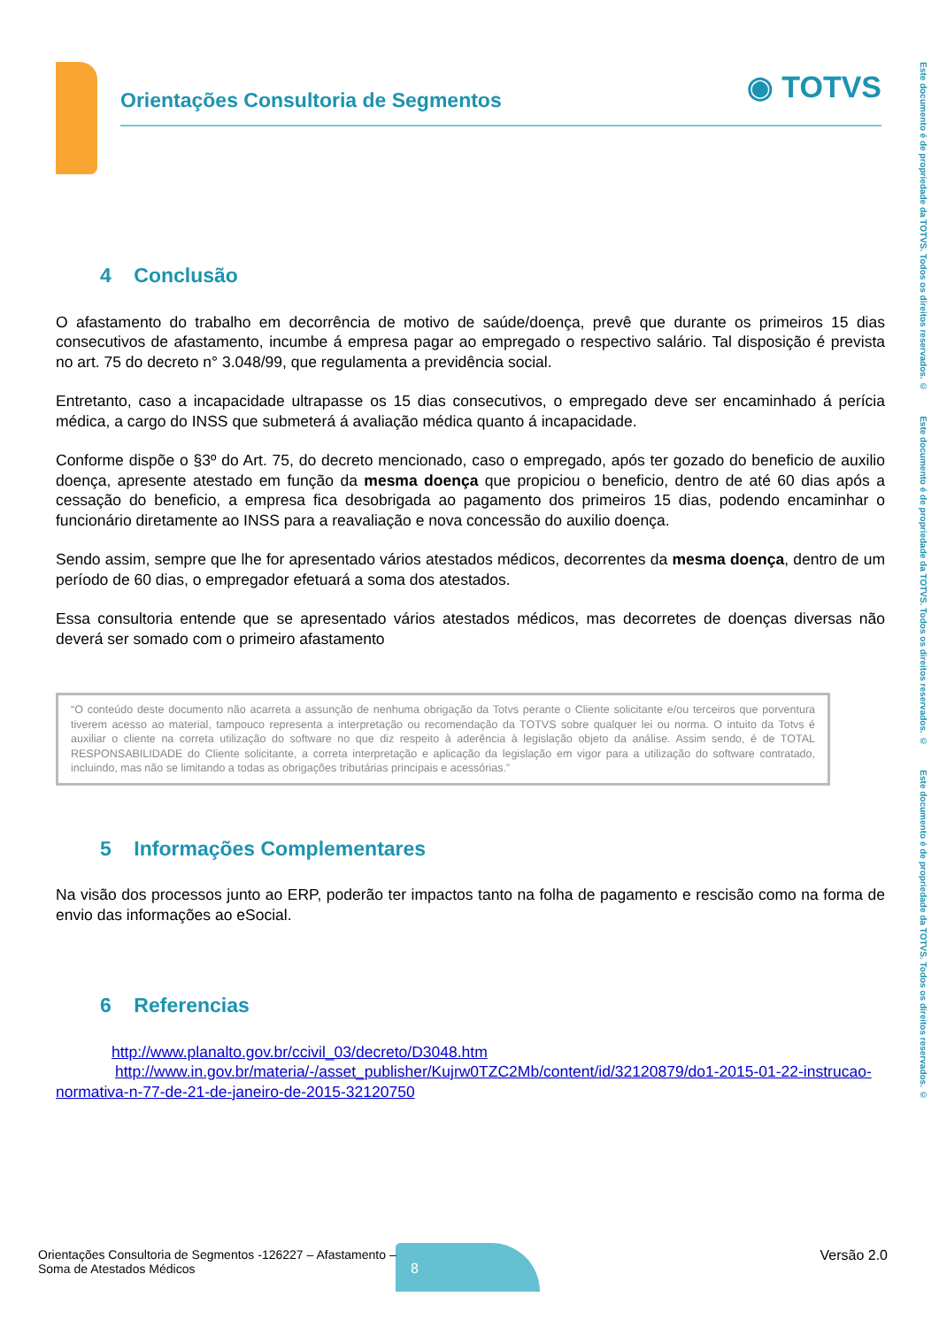Orientações Consultoria de Segmentos
◉ TOTVS
Este documento é de propriedade da TOTVS. Todos os direitos reservados. © Este documento é de propriedade da TOTVS. Todos os direitos reservados. © Este documento é de propriedade da TOTVS. Todos os direitos reservados. ©
4 Conclusão
O afastamento do trabalho em decorrência de motivo de saúde/doença, prevê que durante os primeiros 15 dias consecutivos de afastamento, incumbe á empresa pagar ao empregado o respectivo salário. Tal disposição é prevista no art. 75 do decreto n° 3.048/99, que regulamenta a previdência social.
Entretanto, caso a incapacidade ultrapasse os 15 dias consecutivos, o empregado deve ser encaminhado á perícia médica, a cargo do INSS que submeterá á avaliação médica quanto á incapacidade.
Conforme dispõe o §3º do Art. 75, do decreto mencionado, caso o empregado, após ter gozado do beneficio de auxilio doença, apresente atestado em função da mesma doença que propiciou o beneficio, dentro de até 60 dias após a cessação do beneficio, a empresa fica desobrigada ao pagamento dos primeiros 15 dias, podendo encaminhar o funcionário diretamente ao INSS para a reavaliação e nova concessão do auxilio doença.
Sendo assim, sempre que lhe for apresentado vários atestados médicos, decorrentes da mesma doença, dentro de um período de 60 dias, o empregador efetuará a soma dos atestados.
Essa consultoria entende que se apresentado vários atestados médicos, mas decorretes de doenças diversas não deverá ser somado com o primeiro afastamento
“O conteúdo deste documento não acarreta a assunção de nenhuma obrigação da Totvs perante o Cliente solicitante e/ou terceiros que porventura tiverem acesso ao material, tampouco representa a interpretação ou recomendação da TOTVS sobre qualquer lei ou norma. O intuito da Totvs é auxiliar o cliente na correta utilização do software no que diz respeito à aderência à legislação objeto da análise. Assim sendo, é de TOTAL RESPONSABILIDADE do Cliente solicitante, a correta interpretação e aplicação da legislação em vigor para a utilização do software contratado, incluindo, mas não se limitando a todas as obrigações tributárias principais e acessórias.”
5 Informações Complementares
Na visão dos processos junto ao ERP, poderão ter impactos tanto na folha de pagamento e rescisão como na forma de envio das informações ao eSocial.
6 Referencias
http://www.planalto.gov.br/ccivil_03/decreto/D3048.htm
http://www.in.gov.br/materia/-/asset_publisher/Kujrw0TZC2Mb/content/id/32120879/do1-2015-01-22-instrucao-normativa-n-77-de-21-de-janeiro-de-2015-32120750
8
Orientações Consultoria de Segmentos -126227 – Afastamento –
Soma de Atestados Médicos
Versão 2.0